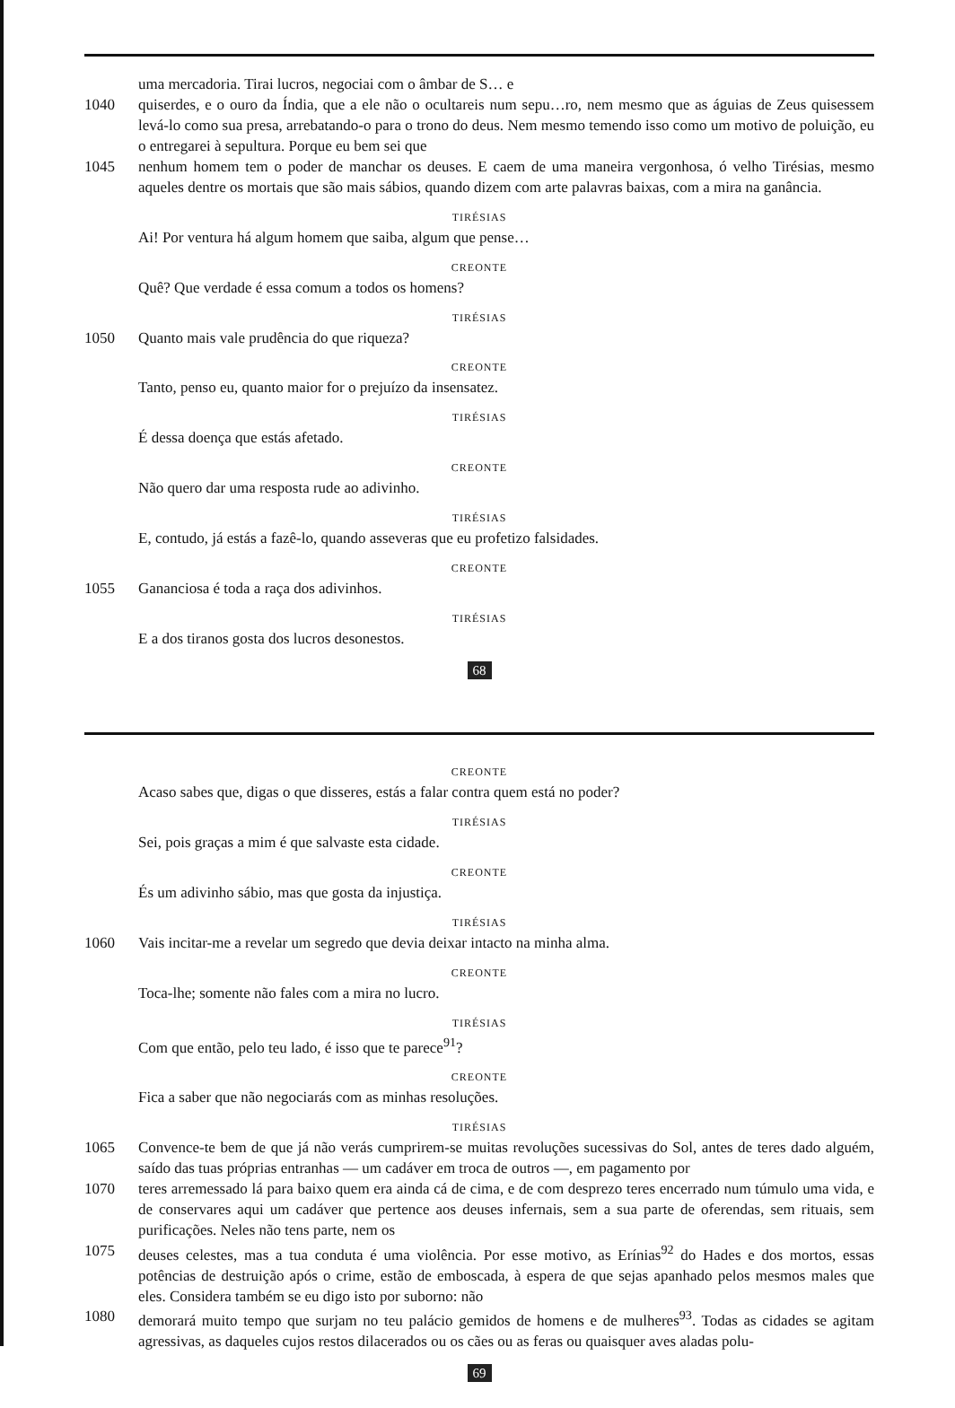uma mercadoria. Tirai lucros, negociai com o âmbar de S… e
1040 quiserdes, e o ouro da Índia, que a ele não o ocultareis num sepu…ro, nem mesmo que as águias de Zeus quisessem levá-lo como sua presa, arrebatando-o para o trono do deus. Nem mesmo temendo isso como um motivo de poluição, eu o entregarei à sepultura. Porque eu bem sei que
1045 nenhum homem tem o poder de manchar os deuses. E caem de uma maneira vergonhosa, ó velho Tirésias, mesmo aqueles dentre os mortais que são mais sábios, quando dizem com arte palavras baixas, com a mira na ganância.
TIRÉSIAS
Ai! Por ventura há algum homem que saiba, algum que pense…
CREONTE
Quê? Que verdade é essa comum a todos os homens?
TIRÉSIAS
1050 Quanto mais vale prudência do que riqueza?
CREONTE
Tanto, penso eu, quanto maior for o prejuízo da insensatez.
TIRÉSIAS
É dessa doença que estás afetado.
CREONTE
Não quero dar uma resposta rude ao adivinho.
TIRÉSIAS
E, contudo, já estás a fazê-lo, quando asseveras que eu profetizo falsidades.
CREONTE
1055 Gananciosa é toda a raça dos adivinhos.
TIRÉSIAS
E a dos tiranos gosta dos lucros desonestos.
68
CREONTE
Acaso sabes que, digas o que disseres, estás a falar contra quem está no poder?
TIRÉSIAS
Sei, pois graças a mim é que salvaste esta cidade.
CREONTE
És um adivinho sábio, mas que gosta da injustiça.
TIRÉSIAS
1060 Vais incitar-me a revelar um segredo que devia deixar intacto na minha alma.
CREONTE
Toca-lhe; somente não fales com a mira no lucro.
TIRÉSIAS
Com que então, pelo teu lado, é isso que te parece<sup>91</sup>?
CREONTE
Fica a saber que não negociarás com as minhas resoluções.
TIRÉSIAS
1065 Convence-te bem de que já não verás cumprirem-se muitas revoluções sucessivas do Sol, antes de teres dado alguém, saído das tuas próprias entranhas — um cadáver em troca de outros —, em pagamento por
1070 teres arremessado lá para baixo quem era ainda cá de cima, e de com desprezo teres encerrado num túmulo uma vida, e de conservares aqui um cadáver que pertence aos deuses infernais, sem a sua parte de oferendas, sem rituais, sem purificações. Neles não tens parte, nem os
1075 deuses celestes, mas a tua conduta é uma violência. Por esse motivo, as Erínias<sup>92</sup> do Hades e dos mortos, essas potências de destruição após o crime, estão de emboscada, à espera de que sejas apanhado pelos mesmos males que eles. Considera também se eu digo isto por suborno: não
1080 demorará muito tempo que surjam no teu palácio gemidos de homens e de mulheres<sup>93</sup>. Todas as cidades se agitam agressivas, as daqueles cujos restos dilacerados ou os cães ou as feras ou quaisquer aves aladas polu-
69